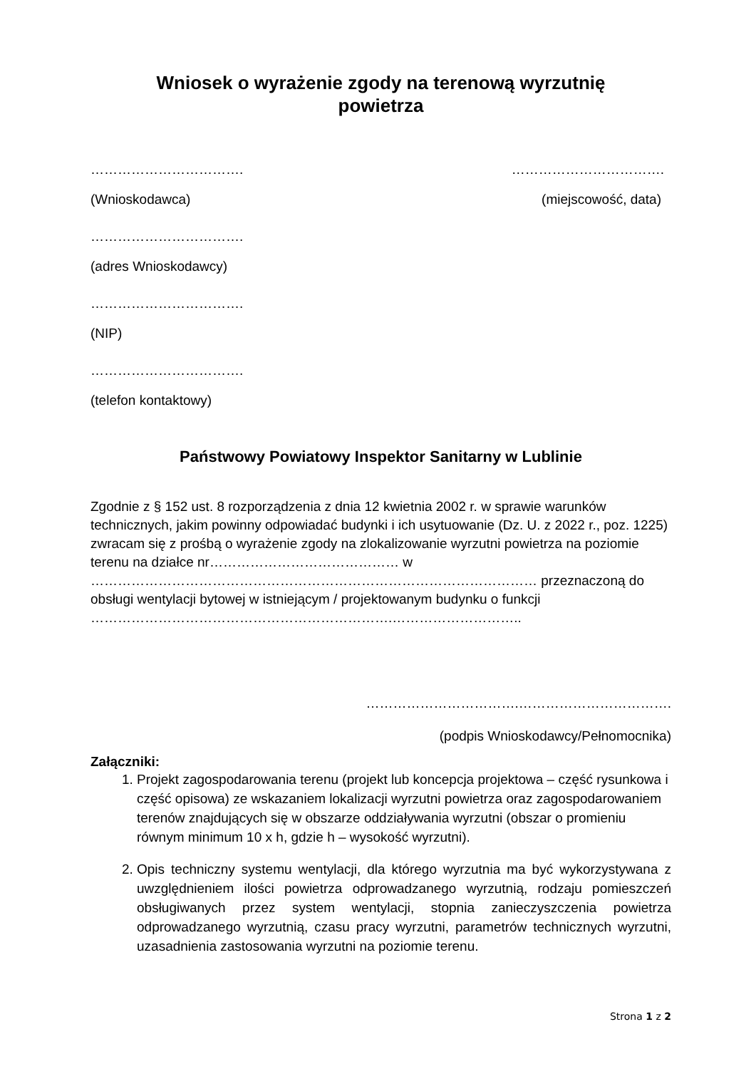Wniosek o wyrażenie zgody na terenową wyrzutnię
powietrza
……………………………. …………………………….
(Wnioskodawca) (miejscowość, data)
…………………………….
(adres Wnioskodawcy)
…………………………….
(NIP)
…………………………….
(telefon kontaktowy)
Państwowy Powiatowy Inspektor Sanitarny w Lublinie
Zgodnie z § 152 ust. 8 rozporządzenia z dnia 12 kwietnia 2002 r. w sprawie warunków technicznych, jakim powinny odpowiadać budynki i ich usytuowanie (Dz. U. z 2022 r., poz. 1225) zwracam się z prośbą o wyrażenie zgody na zlokalizowanie wyrzutni powietrza na poziomie terenu na działce nr…………………………………… w ……………………………………………………………………………………… przeznaczoną do obsługi wentylacji bytowej w istniejącym / projektowanym budynku o funkcji ………………………………………………………….………………………..
…………………………….…………………………….
(podpis Wnioskodawcy/Pełnomocnika)
Załączniki:
1. Projekt zagospodarowania terenu (projekt lub koncepcja projektowa – część rysunkowa i część opisowa) ze wskazaniem lokalizacji wyrzutni powietrza oraz zagospodarowaniem terenów znajdujących się w obszarze oddziaływania wyrzutni (obszar o promieniu równym minimum 10 x h, gdzie h – wysokość wyrzutni).
2. Opis techniczny systemu wentylacji, dla którego wyrzutnia ma być wykorzystywana z uwzględnieniem ilości powietrza odprowadzanego wyrzutnią, rodzaju pomieszczeń obsługiwanych przez system wentylacji, stopnia zanieczyszczenia powietrza odprowadzanego wyrzutnią, czasu pracy wyrzutni, parametrów technicznych wyrzutni, uzasadnienia zastosowania wyrzutni na poziomie terenu.
Strona 1 z 2